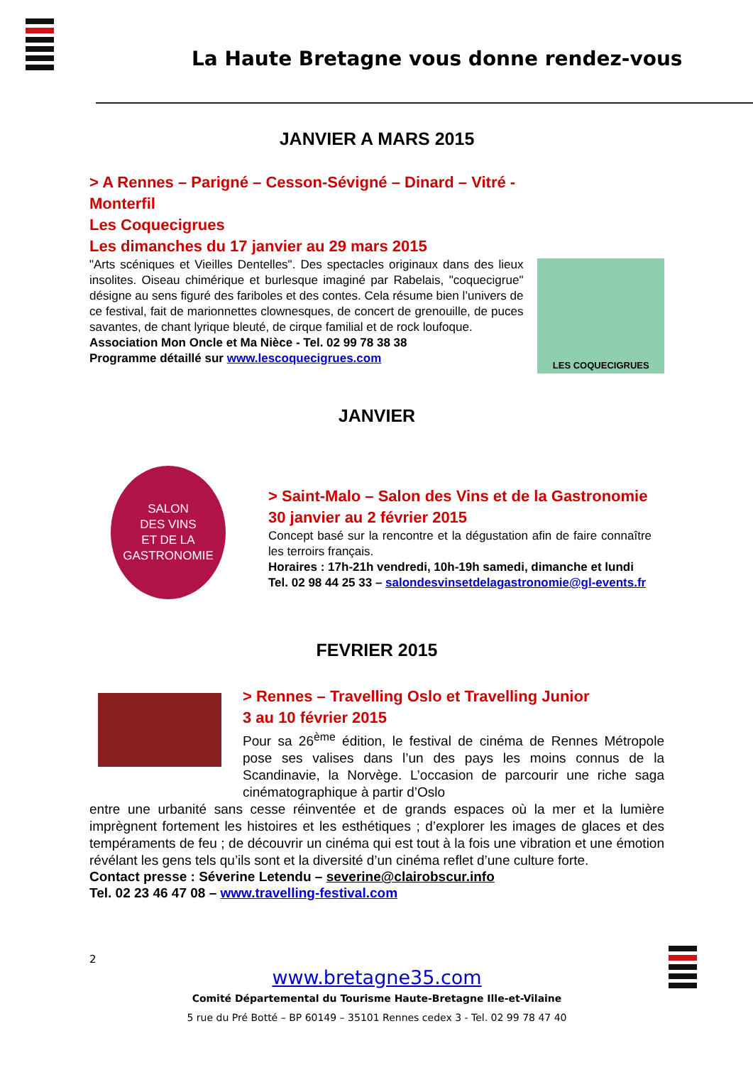La Haute Bretagne vous donne rendez-vous
JANVIER A MARS 2015
> A Rennes – Parigné – Cesson-Sévigné – Dinard – Vitré - Monterfil
Les Coquecigrues
Les dimanches du 17 janvier au 29 mars 2015
"Arts scéniques et Vieilles Dentelles". Des spectacles originaux dans des lieux insolites. Oiseau chimérique et burlesque imaginé par Rabelais, "coquecigrue" désigne au sens figuré des fariboles et des contes. Cela résume bien l’univers de ce festival, fait de marionnettes clownesques, de concert de grenouille, de puces savantes, de chant lyrique bleuté, de cirque familial et de rock loufoque.
Association Mon Oncle et Ma Nièce - Tel. 02 99 78 38 38
Programme détaillé sur www.lescoquecigrues.com
LES COQUECIGRUES
JANVIER
SALON
DES VINS
ET DE LA GASTRONOMIE
> Saint-Malo – Salon des Vins et de la Gastronomie
30 janvier au 2 février 2015
Concept basé sur la rencontre et la dégustation afin de faire connaître les terroirs français.
Horaires : 17h-21h vendredi, 10h-19h samedi, dimanche et lundi
Tel. 02 98 44 25 33 – salondesvinsetdelagastronomie@gl-events.fr
FEVRIER 2015
> Rennes – Travelling Oslo et Travelling Junior
3 au 10 février 2015
Pour sa 26<sup>ème</sup> édition, le festival de cinéma de Rennes Métropole pose ses valises dans l’un des pays les moins connus de la Scandinavie, la Norvège. L’occasion de parcourir une riche saga cinématographique à partir d’Oslo
entre une urbanité sans cesse réinventée et de grands espaces où la mer et la lumière imprègnent fortement les histoires et les esthétiques ; d’explorer les images de glaces et des tempéraments de feu ; de découvrir un cinéma qui est tout à la fois une vibration et une émotion révélant les gens tels qu’ils sont et la diversité d’un cinéma reflet d’une culture forte.
Contact presse : Séverine Letendu – severine@clairobscur.info
Tel. 02 23 46 47 08 – www.travelling-festival.com
2
www.bretagne35.com
Comité Départemental du Tourisme Haute-Bretagne Ille-et-Vilaine
5 rue du Pré Botté – BP 60149 – 35101 Rennes cedex 3 - Tel. 02 99 78 47 40